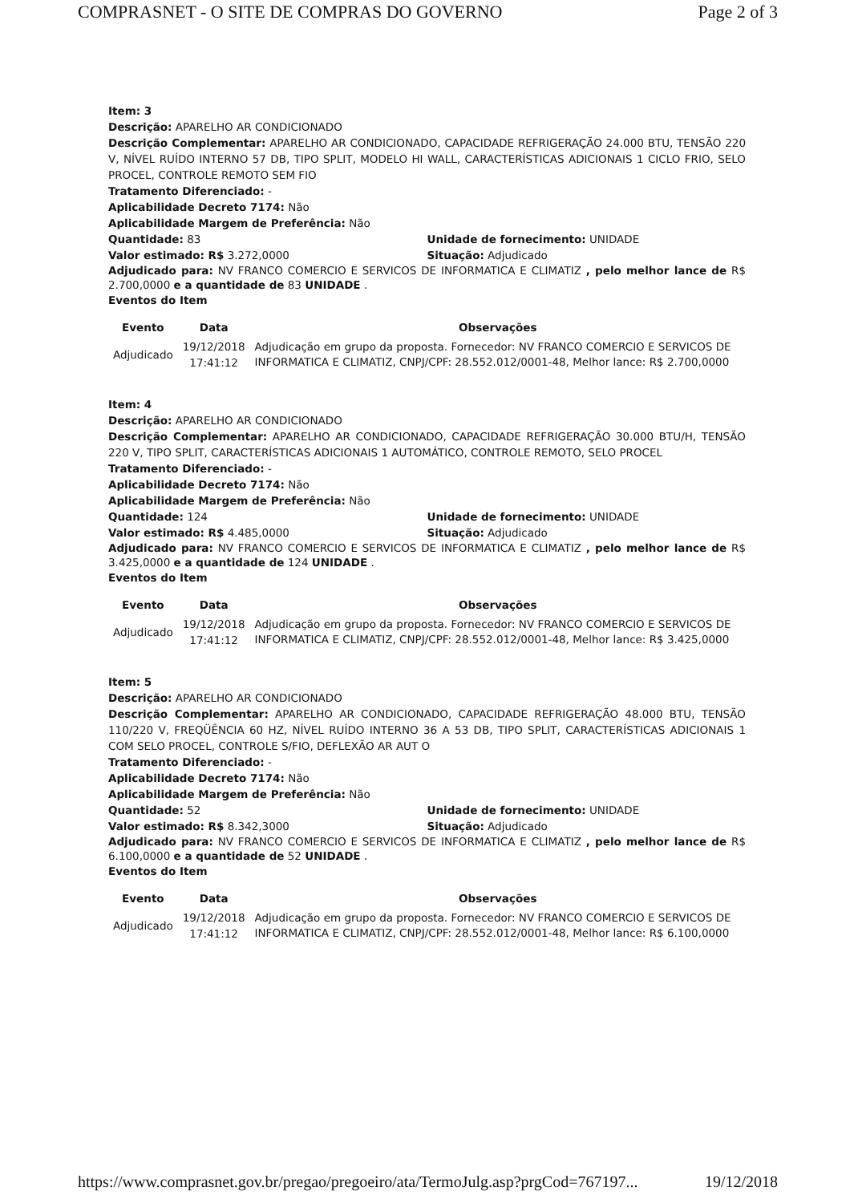COMPRASNET - O SITE DE COMPRAS DO GOVERNO Page 2 of 3
Item: 3
Descrição: APARELHO AR CONDICIONADO
Descrição Complementar: APARELHO AR CONDICIONADO, CAPACIDADE REFRIGERAÇÃO 24.000 BTU, TENSÃO 220 V, NÍVEL RUÍDO INTERNO 57 DB, TIPO SPLIT, MODELO HI WALL, CARACTERÍSTICAS ADICIONAIS 1 CICLO FRIO, SELO PROCEL, CONTROLE REMOTO SEM FIO
Tratamento Diferenciado: -
Aplicabilidade Decreto 7174: Não
Aplicabilidade Margem de Preferência: Não
Quantidade: 83 Unidade de fornecimento: UNIDADE
Valor estimado: R$ 3.272,0000 Situação: Adjudicado
Adjudicado para: NV FRANCO COMERCIO E SERVICOS DE INFORMATICA E CLIMATIZ , pelo melhor lance de R$ 2.700,0000 e a quantidade de 83 UNIDADE .
Eventos do Item
| Evento | Data | Observações |
| --- | --- | --- |
| Adjudicado | 19/12/2018 17:41:12 | Adjudicação em grupo da proposta. Fornecedor: NV FRANCO COMERCIO E SERVICOS DE INFORMATICA E CLIMATIZ, CNPJ/CPF: 28.552.012/0001-48, Melhor lance: R$ 2.700,0000 |
Item: 4
Descrição: APARELHO AR CONDICIONADO
Descrição Complementar: APARELHO AR CONDICIONADO, CAPACIDADE REFRIGERAÇÃO 30.000 BTU/H, TENSÃO 220 V, TIPO SPLIT, CARACTERÍSTICAS ADICIONAIS 1 AUTOMÁTICO, CONTROLE REMOTO, SELO PROCEL
Tratamento Diferenciado: -
Aplicabilidade Decreto 7174: Não
Aplicabilidade Margem de Preferência: Não
Quantidade: 124 Unidade de fornecimento: UNIDADE
Valor estimado: R$ 4.485,0000 Situação: Adjudicado
Adjudicado para: NV FRANCO COMERCIO E SERVICOS DE INFORMATICA E CLIMATIZ , pelo melhor lance de R$ 3.425,0000 e a quantidade de 124 UNIDADE .
Eventos do Item
| Evento | Data | Observações |
| --- | --- | --- |
| Adjudicado | 19/12/2018 17:41:12 | Adjudicação em grupo da proposta. Fornecedor: NV FRANCO COMERCIO E SERVICOS DE INFORMATICA E CLIMATIZ, CNPJ/CPF: 28.552.012/0001-48, Melhor lance: R$ 3.425,0000 |
Item: 5
Descrição: APARELHO AR CONDICIONADO
Descrição Complementar: APARELHO AR CONDICIONADO, CAPACIDADE REFRIGERAÇÃO 48.000 BTU, TENSÃO 110/220 V, FREQÜÊNCIA 60 HZ, NÍVEL RUÍDO INTERNO 36 A 53 DB, TIPO SPLIT, CARACTERÍSTICAS ADICIONAIS 1 COM SELO PROCEL, CONTROLE S/FIO, DEFLEXÃO AR AUT O
Tratamento Diferenciado: -
Aplicabilidade Decreto 7174: Não
Aplicabilidade Margem de Preferência: Não
Quantidade: 52 Unidade de fornecimento: UNIDADE
Valor estimado: R$ 8.342,3000 Situação: Adjudicado
Adjudicado para: NV FRANCO COMERCIO E SERVICOS DE INFORMATICA E CLIMATIZ , pelo melhor lance de R$ 6.100,0000 e a quantidade de 52 UNIDADE .
Eventos do Item
| Evento | Data | Observações |
| --- | --- | --- |
| Adjudicado | 19/12/2018 17:41:12 | Adjudicação em grupo da proposta. Fornecedor: NV FRANCO COMERCIO E SERVICOS DE INFORMATICA E CLIMATIZ, CNPJ/CPF: 28.552.012/0001-48, Melhor lance: R$ 6.100,0000 |
https://www.comprasnet.gov.br/pregao/pregoeiro/ata/TermoJulg.asp?prgCod=767197... 19/12/2018